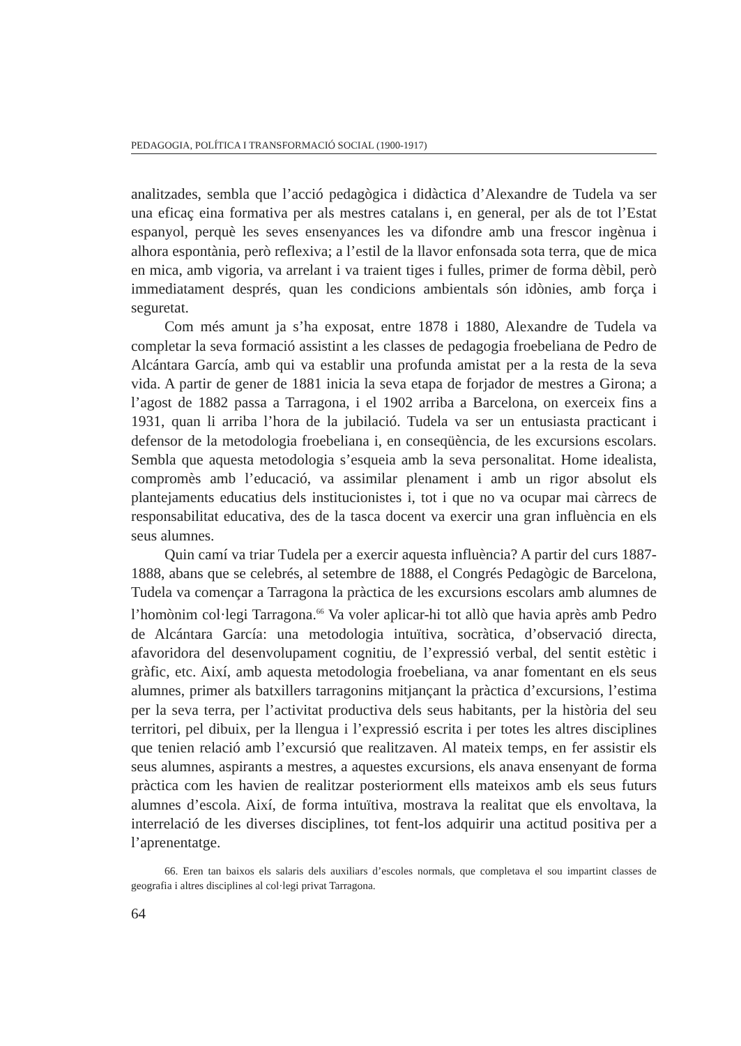PEDAGOGIA, POLÍTICA I TRANSFORMACIÓ SOCIAL (1900-1917)
analitzades, sembla que l’acció pedagògica i didàctica d’Alexandre de Tudela va ser una eficaç eina formativa per als mestres catalans i, en general, per als de tot l’Estat espanyol, perquè les seves ensenyances les va difondre amb una frescor ingènua i alhora espontània, però reflexiva; a l’estil de la llavor enfonsada sota terra, que de mica en mica, amb vigoria, va arrelant i va traient tiges i fulles, primer de forma dèbil, però immediatament després, quan les condicions ambientals són idònies, amb força i seguretat.
Com més amunt ja s’ha exposat, entre 1878 i 1880, Alexandre de Tudela va completar la seva formació assistint a les classes de pedagogia froebeliana de Pedro de Alcántara García, amb qui va establir una profunda amistat per a la resta de la seva vida. A partir de gener de 1881 inicia la seva etapa de forjador de mestres a Girona; a l’agost de 1882 passa a Tarragona, i el 1902 arriba a Barcelona, on exerceix fins a 1931, quan li arriba l’hora de la jubilació. Tudela va ser un entusiasta practicant i defensor de la metodologia froebeliana i, en conseqüència, de les excursions escolars. Sembla que aquesta metodologia s’esqueia amb la seva personalitat. Home idealista, compromès amb l’educació, va assimilar plenament i amb un rigor absolut els plantejaments educatius dels institucionistes i, tot i que no va ocupar mai càrrecs de responsabilitat educativa, des de la tasca docent va exercir una gran influència en els seus alumnes.
Quin camí va triar Tudela per a exercir aquesta influència? A partir del curs 1887-1888, abans que se celebrés, al setembre de 1888, el Congrés Pedagògic de Barcelona, Tudela va començar a Tarragona la pràctica de les excursions escolars amb alumnes de l’homònim col·legi Tarragona.<sup>66</sup> Va voler aplicar-hi tot allò que havia après amb Pedro de Alcántara García: una metodologia intuïtiva, socràtica, d’observació directa, afavoridora del desenvolupament cognitiu, de l’expressió verbal, del sentit estètic i gràfic, etc. Així, amb aquesta metodologia froebeliana, va anar fomentant en els seus alumnes, primer als batxillers tarragonins mitjançant la pràctica d’excursions, l’estima per la seva terra, per l’activitat productiva dels seus habitants, per la història del seu territori, pel dibuix, per la llengua i l’expressió escrita i per totes les altres disciplines que tenien relació amb l’excursió que realitzaven. Al mateix temps, en fer assistir els seus alumnes, aspirants a mestres, a aquestes excursions, els anava ensenyant de forma pràctica com les havien de realitzar posteriorment ells mateixos amb els seus futurs alumnes d’escola. Així, de forma intuïtiva, mostrava la realitat que els envoltava, la interrelació de les diverses disciplines, tot fent-los adquirir una actitud positiva per a l’aprenentatge.
66. Eren tan baixos els salaris dels auxiliars d’escoles normals, que completava el sou impartint classes de geografia i altres disciplines al col·legi privat Tarragona.
64